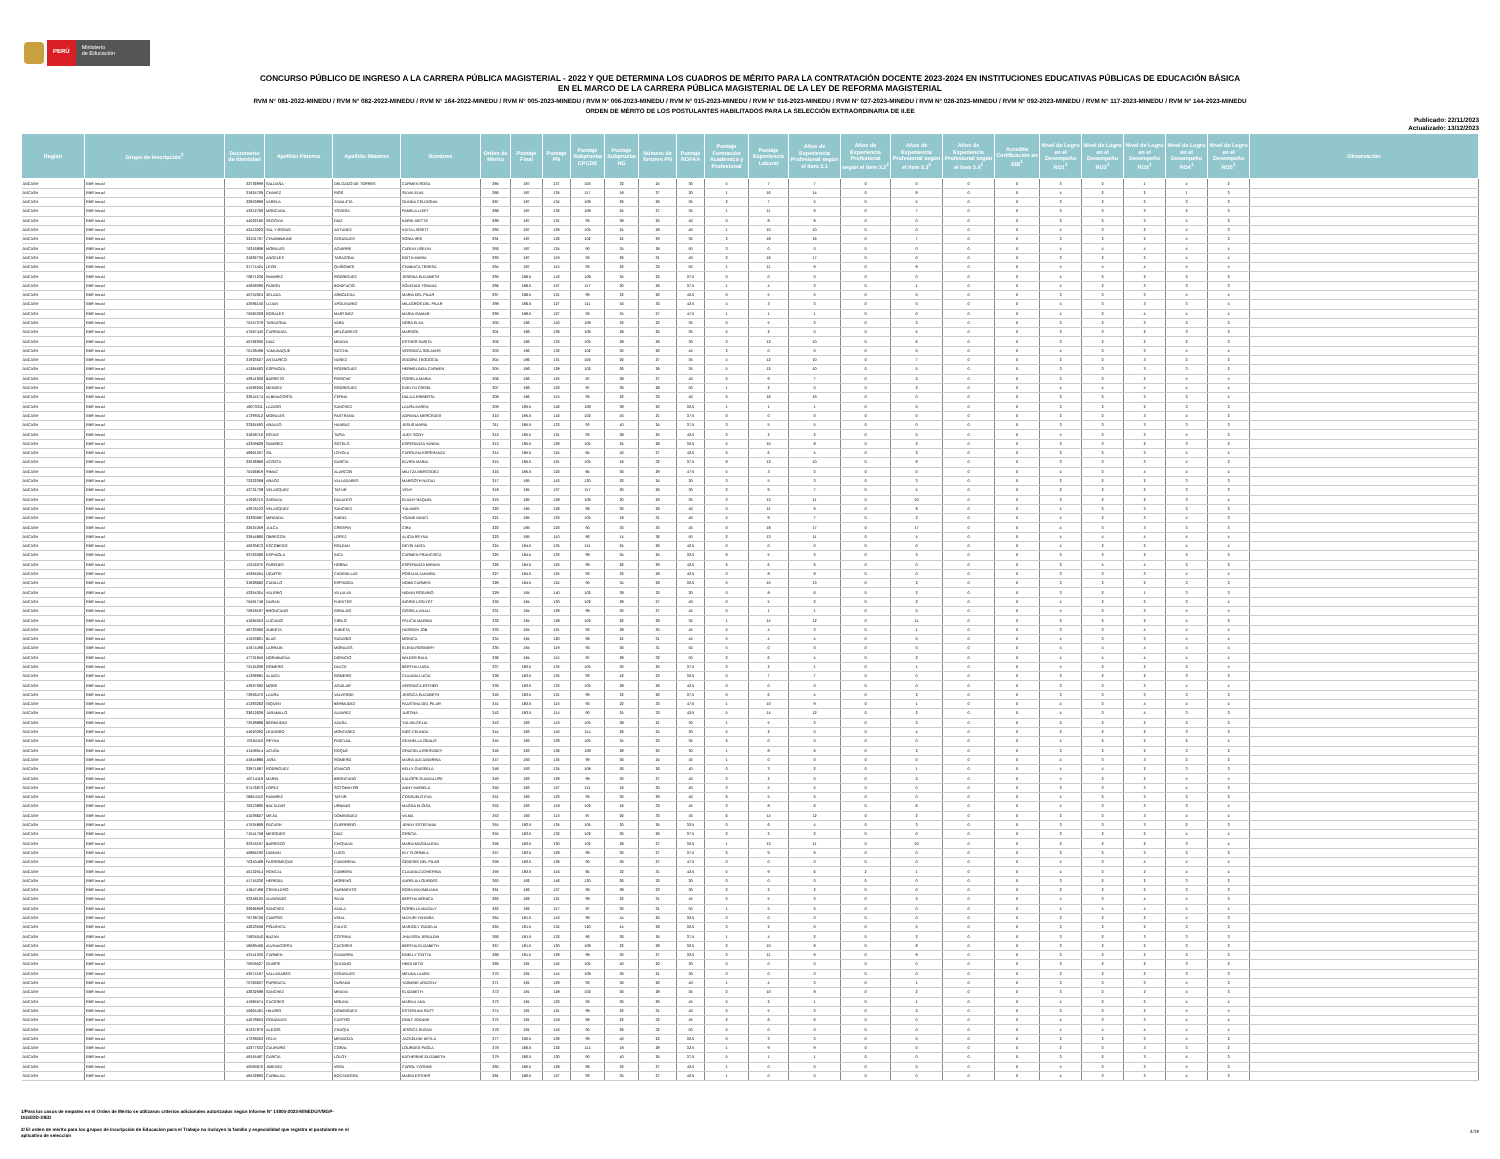PERÚ
Ministerio
de Educación
CONCURSO PÚBLICO DE INGRESO A LA CARRERA PÚBLICA MAGISTERIAL - 2022 Y QUE DETERMINA LOS CUADROS DE MÉRITO PARA LA CONTRATACIÓN DOCENTE 2023-2024 EN INSTITUCIONES EDUCATIVAS PÚBLICAS DE EDUCACIÓN BÁSICA
EN EL MARCO DE LA CARRERA PÚBLICA MAGISTERIAL DE LA LEY DE REFORMA MAGISTERIAL
RVM N° 081-2022-MINEDU / RVM N° 082-2022-MINEDU / RVM N° 164-2022-MINEDU / RVM N° 005-2023-MINEDU / RVM N° 006-2023-MINEDU / RVM N° 015-2023-MINEDU / RVM N° 016-2023-MINEDU / RVM N° 027-2023-MINEDU / RVM N° 028-2023-MINEDU / RVM N° 092-2023-MINEDU / RVM N° 117-2023-MINEDU / RVM N° 144-2023-MINEDU
ORDEN DE MÉRITO DE LOS POSTULANTES HABILITADOS PARA LA SELECCIÓN EXTRAORDINARIA DE II.EE
Publicado: 22/11/2023
Actualizado: 13/12/2023
| Región | Grupo de Inscripción<sup>2</sup> | Documento de Identidad | Apellido Paterno | Apellido Materno | Nombres | Orden de Mérito | Puntaje Final | Puntaje PN | Puntaje Subprueba CPCDE | Puntaje Subprueba HG | Número de Errores PN | Puntaje ROFAA | Puntaje Formación Académica y Profesional | Puntaje Experiencia Laboral | Años de Experiencia Profesional según el ítem 3.1 | Años de Experiencia Profesional según el ítem 3.2<sup>1</sup> | Años de Experiencia Profesional según el ítem 3.3<sup>1</sup> | Años de Experiencia Profesional según el ítem 3.4<sup>1</sup> | Acredita Certificación en EIB<sup>1</sup> | Nivel de Logro en el Desempeño RO1<sup>1</sup> | Nivel de Logro en el Desempeño RO2<sup>1</sup> | Nivel de Logro en el Desempeño RO3<sup>1</sup> | Nivel de Logro en el Desempeño RO4<sup>1</sup> | Nivel de Logro en el Desempeño RO5<sup>1</sup> | Observación |
| --- | --- | --- | --- | --- | --- | --- | --- | --- | --- | --- | --- | --- | --- | --- | --- | --- | --- | --- | --- | --- | --- | --- | --- | --- | --- |
| ÁNCASH | EBR Inicial | 32736999 | SALDAÑA | DELGADO DE TORRES | CARMEN ROSA | 285 | 187 | 137 | 105 | 32 | 24 | 30 | 5 | 7 | 7 | 0 | 0 | 0 | 0 | 3 | 2 | 1 | 4 | 2 | |
| ÁNCASH | EBR Inicial | 31924709 | CHAVEZ | RIOS | SILVIA ELVA | 286 | 187 | 135 | 117 | 18 | 27 | 30 | 1 | 16 | 14 | 0 | 8 | 0 | 0 | 4 | 2 | 2 | 1 | 3 | |
| ÁNCASH | EBR Inicial | 32903898 | VARELA | ZAVALETA | OLINDA CELIDONIA | 287 | 187 | 134 | 108 | 26 | 26 | 35 | 2 | 7 | 5 | 0 | 5 | 0 | 0 | 3 | 2 | 3 | 3 | 3 | |
| ÁNCASH | EBR Inicial | 43212769 | MONCADA | YOVERA | PAMELA LIZET | 288 | 187 | 132 | 108 | 24 | 27 | 35 | 1 | 11 | 9 | 0 | 7 | 0 | 0 | 3 | 3 | 3 | 2 | 3 | |
| ÁNCASH | EBR Inicial | 44022160 | SEGOVIA | DIAZ | KARIN IVETTE | 289 | 187 | 131 | 93 | 38 | 25 | 40 | 0 | 8 | 8 | 0 | 0 | 0 | 0 | 3 | 3 | 3 | 4 | 3 | |
| ÁNCASH | EBR Inicial | 42413023 | SAL Y ROSAS | ANTUNEZ | KATIA LISSETT | 290 | 187 | 129 | 105 | 24 | 28 | 40 | 1 | 10 | 10 | 0 | 0 | 0 | 0 | 4 | 3 | 2 | 4 | 3 | |
| ÁNCASH | EBR Inicial | 32101767 | CHUMBIMUNE | GONZALES | SONIA IRIS | 291 | 187 | 126 | 102 | 24 | 29 | 35 | 2 | 18 | 16 | 0 | 7 | 0 | 0 | 3 | 2 | 2 | 4 | 3 | |
| ÁNCASH | EBR Inicial | 76316808 | MORALES | AGUIRRE | CARLIN USELIN | 292 | 187 | 124 | 90 | 34 | 28 | 50 | 3 | 0 | 0 | 0 | 0 | 0 | 0 | 4 | 4 | 4 | 4 | 4 | |
| ÁNCASH | EBR Inicial | 31682735 | ANGELES | TARAZONA | EDITH MARIA | 293 | 187 | 119 | 93 | 26 | 31 | 40 | 3 | 16 | 17 | 0 | 0 | 0 | 0 | 3 | 2 | 3 | 4 | 4 | |
| ÁNCASH | EBR Inicial | 31774424 | LEON | QUIÑONES | CHABUCA TERESA | 294 | 187 | 115 | 93 | 22 | 33 | 50 | 1 | 11 | 9 | 0 | 8 | 0 | 0 | 4 | 4 | 4 | 4 | 4 | |
| ÁNCASH | EBR Inicial | 70871236 | RAMIREZ | RODRIGUEZ | JESENIA ELIZABETH | 295 | 186.5 | 142 | 108 | 34 | 22 | 37.5 | 0 | 0 | 0 | 0 | 0 | 0 | 0 | 4 | 3 | 2 | 3 | 3 | |
| ÁNCASH | EBR Inicial | 45658399 | PASION | BONIFACIO | SOLEDAD YOVANA | 296 | 186.5 | 137 | 117 | 20 | 26 | 37.5 | 1 | 4 | 3 | 0 | 1 | 0 | 0 | 4 | 2 | 3 | 3 | 3 | |
| ÁNCASH | EBR Inicial | 40754924 | ZELADA | ARBOLEDA | MARIA DEL PILAR | 297 | 186.5 | 131 | 99 | 32 | 26 | 42.5 | 0 | 5 | 5 | 0 | 0 | 0 | 0 | 3 | 3 | 3 | 4 | 4 | |
| ÁNCASH | EBR Inicial | 43596150 | LUJAN | APOLINARIO | MILAGROS DEL PILAR | 298 | 186.5 | 127 | 111 | 16 | 30 | 42.5 | 4 | 3 | 3 | 0 | 0 | 0 | 0 | 4 | 3 | 3 | 3 | 4 | |
| ÁNCASH | EBR Inicial | 70565328 | ROSALES | MARTINEZ | MARIA ISAMAR | 299 | 186.5 | 127 | 93 | 34 | 27 | 47.5 | 1 | 1 | 1 | 0 | 0 | 0 | 0 | 4 | 3 | 4 | 4 | 4 | |
| ÁNCASH | EBR Inicial | 70157278 | TARAZONA | VARA | NORA ELKA | 300 | 186 | 140 | 108 | 32 | 23 | 35 | 0 | 5 | 3 | 0 | 3 | 0 | 0 | 3 | 2 | 3 | 3 | 3 | |
| ÁNCASH | EBR Inicial | 47567443 | CARRANZA | MELGAREJO | MARISOL | 301 | 186 | 136 | 108 | 28 | 25 | 35 | 5 | 2 | 0 | 0 | 5 | 0 | 0 | 3 | 3 | 2 | 3 | 3 | |
| ÁNCASH | EBR Inicial | 40782200 | DIAZ | MINAYA | ESTHER SARITA | 302 | 186 | 133 | 105 | 28 | 26 | 30 | 3 | 12 | 10 | 0 | 6 | 0 | 0 | 3 | 2 | 2 | 2 | 3 | |
| ÁNCASH | EBR Inicial | 70138496 | YAMUNAQUE | SICCHA | VERONICA SOLANHS | 303 | 186 | 132 | 102 | 30 | 26 | 45 | 2 | 0 | 0 | 0 | 0 | 0 | 0 | 4 | 3 | 3 | 4 | 4 | |
| ÁNCASH | EBR Inicial | 31923527 | ANTAURCO | NUÑEZ | ISIDORA TEODOCIA | 304 | 186 | 131 | 105 | 26 | 27 | 35 | 4 | 12 | 10 | 0 | 7 | 0 | 0 | 3 | 2 | 3 | 3 | 3 | |
| ÁNCASH | EBR Inicial | 41284563 | ESPINOZA | RODRIGUEZ | HERMELINDA CARMEN | 305 | 186 | 128 | 102 | 26 | 28 | 35 | 5 | 12 | 10 | 0 | 5 | 0 | 0 | 3 | 3 | 3 | 3 | 2 | |
| ÁNCASH | EBR Inicial | 42941926 | BARRETO | PERICHE | FIORELA MARIA | 306 | 186 | 125 | 87 | 38 | 27 | 40 | 5 | 9 | 7 | 0 | 2 | 0 | 0 | 3 | 3 | 2 | 4 | 4 | |
| ÁNCASH | EBR Inicial | 41596255 | MENDEZ | RODRIGUEZ | EVELYN CRISEL | 307 | 186 | 123 | 87 | 36 | 28 | 50 | 1 | 2 | 0 | 0 | 2 | 0 | 0 | 4 | 4 | 4 | 4 | 4 | |
| ÁNCASH | EBR Inicial | 32644174 | ALBINAGORTA | CERNA | DALILA ERIBERTA | 308 | 186 | 115 | 93 | 22 | 33 | 40 | 5 | 16 | 19 | 0 | 0 | 0 | 0 | 3 | 3 | 3 | 3 | 4 | |
| ÁNCASH | EBR Inicial | 48073311 | LAZARO | SANCHEZ | LAURA KAREN | 309 | 185.5 | 146 | 108 | 38 | 20 | 32.5 | 1 | 1 | 1 | 0 | 0 | 0 | 0 | 3 | 2 | 2 | 3 | 3 | |
| ÁNCASH | EBR Inicial | 47399312 | MORALES | PASTRANA | ADRIANA MERCEDES | 310 | 185.5 | 142 | 102 | 40 | 21 | 37.5 | 0 | 0 | 0 | 0 | 0 | 0 | 0 | 3 | 2 | 3 | 4 | 3 | |
| ÁNCASH | EBR Inicial | 33264592 | ARAUJO | HUARAZ | JESUS MARIA | 311 | 185.5 | 133 | 93 | 40 | 24 | 37.5 | 3 | 5 | 5 | 0 | 0 | 0 | 0 | 3 | 3 | 3 | 3 | 3 | |
| ÁNCASH | EBR Inicial | 31658716 | ROJAS | TAPIA | JUDY SONY | 312 | 185.5 | 131 | 93 | 38 | 25 | 42.5 | 3 | 2 | 2 | 0 | 0 | 0 | 0 | 4 | 3 | 3 | 4 | 3 | |
| ÁNCASH | EBR Inicial | 42359628 | RAMIREZ | SOTELO | ESPERANZA YANINA | 313 | 185.5 | 129 | 105 | 24 | 28 | 32.5 | 5 | 10 | 8 | 0 | 2 | 0 | 0 | 3 | 3 | 2 | 3 | 2 | |
| ÁNCASH | EBR Inicial | 46961257 | GIL | LOYOLA | CAROLINA ESPERANZA | 314 | 185.5 | 124 | 84 | 40 | 27 | 42.5 | 5 | 6 | 4 | 0 | 3 | 0 | 0 | 3 | 3 | 3 | 4 | 4 | |
| ÁNCASH | EBR Inicial | 32536969 | ACOSTA | GARCIA | ELVIRA MARIA | 315 | 185.5 | 121 | 105 | 16 | 32 | 37.5 | 8 | 12 | 10 | 0 | 8 | 0 | 0 | 3 | 3 | 3 | 4 | 2 | |
| ÁNCASH | EBR Inicial | 70166819 | RIMAC | ALARCON | MILITZA MERCEDEZ | 316 | 185.5 | 120 | 84 | 36 | 29 | 47.5 | 5 | 3 | 3 | 0 | 0 | 0 | 0 | 4 | 3 | 4 | 4 | 4 | |
| ÁNCASH | EBR Inicial | 72322268 | ARAOZ | VALLADARES | MARGOTH NATALI | 317 | 185 | 142 | 120 | 22 | 24 | 30 | 3 | 5 | 3 | 0 | 3 | 0 | 0 | 2 | 2 | 2 | 3 | 3 | |
| ÁNCASH | EBR Inicial | 42731728 | VELASQUEZ | TAFUR | YENY | 318 | 185 | 137 | 117 | 20 | 26 | 30 | 3 | 9 | 7 | 0 | 5 | 0 | 0 | 2 | 2 | 2 | 3 | 3 | |
| ÁNCASH | EBR Inicial | 41926715 | SARAVIA | DULANTO | ELIANY RAQUEL | 319 | 185 | 128 | 108 | 20 | 29 | 35 | 3 | 13 | 11 | 0 | 10 | 0 | 0 | 3 | 2 | 2 | 3 | 4 | |
| ÁNCASH | EBR Inicial | 42976123 | VELASQUEZ | SANCHEZ | YULMARI | 320 | 185 | 126 | 96 | 30 | 28 | 40 | 0 | 11 | 9 | 0 | 8 | 0 | 0 | 4 | 3 | 3 | 3 | 3 | |
| ÁNCASH | EBR Inicial | 32390087 | MIRANDA | SAENZ | YOANE NANCI | 321 | 185 | 123 | 105 | 18 | 31 | 40 | 5 | 9 | 7 | 0 | 2 | 0 | 0 | 4 | 2 | 3 | 4 | 3 | |
| ÁNCASH | EBR Inicial | 32534359 | JULCA | CRESPIN | CIRA | 322 | 185 | 120 | 90 | 30 | 30 | 40 | 0 | 18 | 17 | 0 | 17 | 0 | 0 | 4 | 3 | 3 | 3 | 3 | |
| ÁNCASH | EBR Inicial | 32944860 | OBREGON | LOPEZ | ALICIA REYNA | 323 | 185 | 110 | 96 | 14 | 36 | 50 | 2 | 13 | 11 | 0 | 4 | 0 | 0 | 4 | 4 | 4 | 4 | 4 | |
| ÁNCASH | EBR Inicial | 40639672 | ESCOBEDO | ROLDAN | DEYSI ANITA | 324 | 184.5 | 135 | 111 | 24 | 26 | 42.5 | 0 | 0 | 0 | 0 | 0 | 0 | 0 | 4 | 2 | 3 | 4 | 4 | |
| ÁNCASH | EBR Inicial | 32763369 | ESPINOLA | INCA | CARMEN FRANCISCA | 325 | 184.5 | 133 | 99 | 34 | 25 | 32.5 | 6 | 5 | 3 | 0 | 3 | 0 | 0 | 3 | 2 | 2 | 3 | 3 | |
| ÁNCASH | EBR Inicial | 43116275 | PAREDES | HORNA | ESPERANZA MIRIAM | 326 | 184.5 | 125 | 99 | 26 | 29 | 42.5 | 2 | 6 | 6 | 0 | 0 | 0 | 0 | 3 | 4 | 4 | 3 | 3 | |
| ÁNCASH | EBR Inicial | 45284054 | UGARTE | CADENILLAS | ROSALIA JAHAIRA | 327 | 184.5 | 125 | 93 | 32 | 28 | 42.5 | 0 | 8 | 8 | 0 | 0 | 0 | 0 | 3 | 3 | 3 | 4 | 4 | |
| ÁNCASH | EBR Inicial | 31828662 | CADILLO | ESPINOZA | NOIMI CARMEN | 328 | 184.5 | 124 | 90 | 34 | 28 | 32.5 | 5 | 15 | 13 | 0 | 2 | 0 | 0 | 3 | 2 | 2 | 3 | 3 | |
| ÁNCASH | EBR Inicial | 43254304 | VALERIO | VILLALVA | NIDIAN ROSARIO | 329 | 184 | 140 | 102 | 38 | 22 | 30 | 0 | 8 | 6 | 0 | 2 | 0 | 0 | 3 | 2 | 1 | 3 | 3 | |
| ÁNCASH | EBR Inicial | 70491748 | DURAN | FUENTES | INGRID LESLYET | 330 | 184 | 130 | 102 | 28 | 27 | 40 | 0 | 5 | 3 | 0 | 2 | 0 | 0 | 4 | 2 | 3 | 3 | 4 | |
| ÁNCASH | EBR Inicial | 70918187 | BRONCANO | GIRALDO | GISSELA ANALI | 331 | 184 | 129 | 99 | 30 | 27 | 45 | 0 | 1 | 1 | 0 | 0 | 0 | 0 | 4 | 3 | 3 | 4 | 4 | |
| ÁNCASH | EBR Inicial | 41084053 | LUCIANO | CIRILO | FELICIA MARINA | 332 | 184 | 128 | 102 | 26 | 28 | 35 | 1 | 14 | 12 | 0 | 11 | 0 | 0 | 3 | 2 | 2 | 4 | 3 | |
| ÁNCASH | EBR Inicial | 46723560 | ZUBIETA | ZUBIETA | HUSSEIN JOB | 333 | 184 | 121 | 93 | 28 | 30 | 45 | 5 | 4 | 3 | 0 | 1 | 0 | 0 | 3 | 3 | 4 | 4 | 4 | |
| ÁNCASH | EBR Inicial | 41553821 | BLAS | SUDARIO | MONICA | 334 | 184 | 120 | 96 | 24 | 31 | 45 | 5 | 4 | 4 | 0 | 0 | 0 | 0 | 4 | 3 | 3 | 4 | 4 | |
| ÁNCASH | EBR Inicial | 41674496 | LARRAIN | MORALES | ELENA ROSMERY | 335 | 184 | 119 | 93 | 26 | 31 | 50 | 5 | 0 | 0 | 0 | 0 | 0 | 0 | 4 | 4 | 4 | 4 | 4 | |
| ÁNCASH | EBR Inicial | 47731845 | NORABUENA | DIONICIO | WILDER RAUL | 336 | 184 | 115 | 87 | 28 | 32 | 50 | 3 | 6 | 4 | 0 | 2 | 0 | 0 | 4 | 4 | 4 | 4 | 4 | |
| ÁNCASH | EBR Inicial | 72124209 | ROMERO | DULCE | BERTHA LUISA | 337 | 183.5 | 135 | 105 | 30 | 25 | 37.5 | 3 | 2 | 1 | 0 | 1 | 0 | 0 | 4 | 2 | 2 | 3 | 4 | |
| ÁNCASH | EBR Inicial | 41296981 | ALIAGA | ROMERO | CLAUDIA LUCIA | 338 | 183.5 | 135 | 93 | 42 | 23 | 32.5 | 0 | 7 | 7 | 0 | 0 | 0 | 0 | 3 | 2 | 2 | 3 | 3 | |
| ÁNCASH | EBR Inicial | 43927092 | MORE | AGUILAR | VERONICA ESTHER | 339 | 183.5 | 133 | 105 | 28 | 26 | 42.5 | 0 | 0 | 0 | 0 | 0 | 0 | 0 | 3 | 3 | 3 | 4 | 4 | |
| ÁNCASH | EBR Inicial | 72956470 | LAURA | VALVERDE | JESSICA ELIZABETH | 340 | 183.5 | 131 | 99 | 32 | 26 | 37.5 | 0 | 6 | 4 | 0 | 2 | 0 | 0 | 3 | 3 | 3 | 3 | 3 | |
| ÁNCASH | EBR Inicial | 41383262 | ÑIQUEN | BERMUDEZ | FAUSTINA DEL PILAR | 341 | 183.5 | 115 | 93 | 22 | 33 | 47.5 | 1 | 10 | 9 | 0 | 1 | 0 | 0 | 4 | 3 | 4 | 4 | 4 | |
| ÁNCASH | EBR Inicial | 32612628 | JARAMILLO | ALVAREZ | JUSTINA | 342 | 183.5 | 114 | 90 | 24 | 33 | 42.5 | 5 | 14 | 12 | 0 | 2 | 0 | 0 | 4 | 3 | 4 | 3 | 3 | |
| ÁNCASH | EBR Inicial | 73528886 | BERMUDEZ | AZAÑA | YULISA CELIA | 343 | 183 | 143 | 105 | 38 | 21 | 30 | 1 | 5 | 3 | 0 | 3 | 0 | 0 | 2 | 2 | 2 | 3 | 3 | |
| ÁNCASH | EBR Inicial | 44620392 | LEANDRO | MONTAÑEZ | INES CELINDA | 344 | 183 | 140 | 114 | 26 | 24 | 30 | 5 | 2 | 0 | 0 | 4 | 0 | 0 | 2 | 2 | 2 | 3 | 3 | |
| ÁNCASH | EBR Inicial | 70164110 | REYNA | PASCUAL | GEANELLA ODALIS | 345 | 183 | 139 | 105 | 34 | 23 | 35 | 2 | 0 | 0 | 0 | 0 | 0 | 0 | 4 | 2 | 2 | 2 | 4 | |
| ÁNCASH | EBR Inicial | 41458514 | ACUÑA | ROQUE | GRACIELA ERISVIDEY | 346 | 183 | 136 | 108 | 28 | 25 | 30 | 1 | 8 | 6 | 0 | 2 | 0 | 0 | 3 | 2 | 2 | 3 | 2 | |
| ÁNCASH | EBR Inicial | 41844886 | JARA | ROMERO | MARIA ALEJANDRINA | 347 | 183 | 135 | 99 | 36 | 24 | 40 | 1 | 0 | 0 | 0 | 0 | 0 | 0 | 4 | 3 | 3 | 3 | 3 | |
| ÁNCASH | EBR Inicial | 32971687 | RODRIGUEZ | IGNACIO | KELLY GUISSELA | 348 | 183 | 134 | 108 | 26 | 26 | 40 | 0 | 3 | 2 | 0 | 1 | 0 | 0 | 4 | 4 | 2 | 3 | 3 | |
| ÁNCASH | EBR Inicial | 40714119 | MARIN | BRONCANO | KALIOPE GUADALUPE | 349 | 183 | 129 | 99 | 30 | 27 | 40 | 3 | 2 | 0 | 0 | 2 | 0 | 0 | 4 | 2 | 2 | 4 | 4 | |
| ÁNCASH | EBR Inicial | 07476873 | LOPEZ | SOTOMAYOR | ANNY MARIELA | 350 | 183 | 127 | 111 | 16 | 30 | 40 | 3 | 5 | 5 | 0 | 0 | 0 | 0 | 3 | 3 | 3 | 4 | 3 | |
| ÁNCASH | EBR Inicial | 06814112 | RAMIREZ | TAFUR | CONSUELO EVA | 351 | 183 | 123 | 93 | 30 | 29 | 40 | 6 | 5 | 5 | 0 | 0 | 0 | 0 | 4 | 3 | 3 | 3 | 3 | |
| ÁNCASH | EBR Inicial | 32113893 | BALTAZAR | URBANO | MAGDA ELOISA | 352 | 183 | 118 | 102 | 16 | 33 | 45 | 3 | 8 | 6 | 0 | 6 | 0 | 0 | 4 | 3 | 3 | 3 | 4 | |
| ÁNCASH | EBR Inicial | 41038627 | MEJIA | DOMINGUEZ | VILMA | 353 | 183 | 113 | 87 | 26 | 33 | 40 | 6 | 14 | 12 | 0 | 2 | 0 | 0 | 3 | 3 | 3 | 4 | 4 | |
| ÁNCASH | EBR Inicial | 47534869 | PACUSH | GUERRERO | JENNY ESTEFANIA | 354 | 182.5 | 135 | 105 | 30 | 25 | 32.5 | 0 | 6 | 4 | 0 | 3 | 0 | 0 | 3 | 3 | 3 | 2 | 3 | |
| ÁNCASH | EBR Inicial | 71041758 | MESONES | DIAZ | GRECIA | 355 | 182.5 | 132 | 102 | 30 | 26 | 37.5 | 3 | 3 | 3 | 0 | 0 | 0 | 0 | 3 | 2 | 2 | 4 | 4 | |
| ÁNCASH | EBR Inicial | 33343197 | BARROZO | CHIQUIAN | MARIA MAGDALENA | 356 | 182.5 | 130 | 102 | 28 | 27 | 32.5 | 1 | 13 | 11 | 0 | 10 | 0 | 0 | 2 | 2 | 2 | 3 | 4 | |
| ÁNCASH | EBR Inicial | 40884193 | DAMIAN | LUGO | ELY FLORMILA | 357 | 182.5 | 129 | 99 | 30 | 27 | 37.5 | 3 | 9 | 9 | 0 | 0 | 0 | 0 | 3 | 3 | 3 | 3 | 3 | |
| ÁNCASH | EBR Inicial | 70240468 | FARROMEQUE | CAMARENA | GÉNESIS DEL PILAR | 358 | 182.5 | 126 | 90 | 36 | 27 | 47.5 | 0 | 0 | 0 | 0 | 0 | 0 | 0 | 4 | 3 | 4 | 4 | 4 | |
| ÁNCASH | EBR Inicial | 40132514 | RONCAL | CABRERA | CLAUDIA CATHERINA | 359 | 182.5 | 116 | 84 | 32 | 31 | 42.5 | 5 | 9 | 6 | 2 | 1 | 0 | 0 | 4 | 3 | 2 | 4 | 4 | |
| ÁNCASH | EBR Inicial | 41745230 | HEREDIA | MORENO | AURELIA LOURDES | 360 | 182 | 146 | 120 | 26 | 22 | 30 | 0 | 0 | 0 | 0 | 0 | 0 | 0 | 3 | 2 | 2 | 3 | 2 | |
| ÁNCASH | EBR Inicial | 41847496 | CRIVILLERO | SARMIENTO | ROSA MAXIMILIANA | 361 | 182 | 137 | 99 | 38 | 23 | 30 | 3 | 2 | 2 | 0 | 0 | 0 | 0 | 2 | 2 | 2 | 3 | 3 | |
| ÁNCASH | EBR Inicial | 33348125 | ALVARADO | SILVA | BERTHA MONICA | 362 | 182 | 121 | 99 | 22 | 31 | 45 | 5 | 5 | 3 | 0 | 2 | 0 | 0 | 4 | 3 | 4 | 4 | 3 | |
| ÁNCASH | EBR Inicial | 32966959 | SANCHEZ | AYALA | FIORELLA MAGALY | 363 | 182 | 117 | 87 | 30 | 31 | 50 | 1 | 5 | 5 | 0 | 0 | 0 | 0 | 4 | 4 | 4 | 4 | 4 | |
| ÁNCASH | EBR Inicial | 76738726 | CAMPOS | VIDAL | MAYURI YAHAIRA | 364 | 181.5 | 143 | 99 | 44 | 20 | 32.5 | 0 | 0 | 0 | 0 | 0 | 0 | 0 | 2 | 2 | 2 | 4 | 3 | |
| ÁNCASH | EBR Inicial | 42623556 | PIÑASHCA | CALVO | MARJOLY GUDELIA | 365 | 181.5 | 134 | 120 | 14 | 28 | 32.5 | 3 | 2 | 0 | 0 | 5 | 0 | 0 | 3 | 2 | 2 | 3 | 3 | |
| ÁNCASH | EBR Inicial | 75834042 | BAZAN | COTRINA | JHULISSA JERALDIN | 366 | 181.5 | 132 | 96 | 36 | 25 | 37.5 | 1 | 4 | 2 | 0 | 2 | 0 | 0 | 3 | 2 | 3 | 3 | 3 | |
| ÁNCASH | EBR Inicial | 18069406 | ALVINAGORTA | CACERES | BERTHA ELIZABETH | 367 | 181.5 | 130 | 108 | 22 | 28 | 32.5 | 3 | 10 | 8 | 0 | 8 | 0 | 0 | 3 | 2 | 2 | 3 | 3 | |
| ÁNCASH | EBR Inicial | 43141330 | CARMEN | GAMARRA | EMELLY CINTYA | 368 | 181.5 | 129 | 99 | 30 | 27 | 32.5 | 3 | 11 | 9 | 0 | 8 | 0 | 0 | 3 | 2 | 2 | 3 | 3 | |
| ÁNCASH | EBR Inicial | 70559527 | QUISPE | QUIJANO | HEIDI MITZI | 369 | 181 | 145 | 105 | 40 | 20 | 30 | 0 | 0 | 0 | 0 | 0 | 0 | 0 | 3 | 2 | 2 | 3 | 2 | |
| ÁNCASH | EBR Inicial | 43574167 | VALLADARES | GONZALES | MELINA LAURA | 370 | 181 | 144 | 108 | 36 | 21 | 30 | 0 | 0 | 0 | 0 | 0 | 0 | 0 | 2 | 2 | 2 | 3 | 3 | |
| ÁNCASH | EBR Inicial | 70765637 | PURISACA | DURAND | YASMINE ARACELY | 371 | 181 | 129 | 93 | 36 | 26 | 40 | 1 | 4 | 3 | 0 | 1 | 0 | 0 | 3 | 3 | 3 | 4 | 3 | |
| ÁNCASH | EBR Inicial | 42632588 | SANCHEZ | MINAYA | ELIZABETH | 372 | 181 | 128 | 102 | 26 | 28 | 35 | 2 | 10 | 8 | 0 | 2 | 0 | 0 | 3 | 2 | 2 | 4 | 3 | |
| ÁNCASH | EBR Inicial | 41985574 | CACERES | MOLINA | MARILU ANA | 373 | 181 | 123 | 93 | 30 | 29 | 45 | 5 | 2 | 1 | 0 | 1 | 0 | 0 | 4 | 3 | 3 | 4 | 4 | |
| ÁNCASH | EBR Inicial | 10664461 | HILARIO | DOMINGUEZ | ESTERLINA RUTT | 374 | 181 | 121 | 99 | 22 | 31 | 40 | 5 | 5 | 3 | 0 | 2 | 0 | 0 | 3 | 3 | 2 | 4 | 4 | |
| ÁNCASH | EBR Inicial | 44078653 | GONZALES | CASTRO | EMILY JOANNE | 375 | 181 | 118 | 96 | 22 | 32 | 45 | 2 | 6 | 6 | 0 | 0 | 0 | 0 | 4 | 3 | 3 | 4 | 4 | |
| ÁNCASH | EBR Inicial | 61337870 | ALEJOS | CHUQUI | JESSICA SUSAN | 376 | 181 | 116 | 90 | 26 | 32 | 50 | 5 | 0 | 0 | 0 | 0 | 0 | 0 | 4 | 4 | 4 | 4 | 4 | |
| ÁNCASH | EBR Inicial | 47338552 | FELIX | MENDOZA | JACKELINE KEYLA | 377 | 180.5 | 139 | 99 | 40 | 22 | 32.5 | 0 | 3 | 3 | 0 | 0 | 0 | 0 | 2 | 2 | 3 | 4 | 2 | |
| ÁNCASH | EBR Inicial | 42277532 | CAURURO | CORAL | LOURDES PAOLA | 378 | 180.5 | 132 | 114 | 18 | 28 | 32.5 | 1 | 9 | 9 | 0 | 0 | 0 | 0 | 2 | 3 | 3 | 3 | 2 | |
| ÁNCASH | EBR Inicial | 46155467 | GARCIA | LOLOY | KATHERINE ELIZABETH | 379 | 180.5 | 130 | 90 | 40 | 25 | 37.5 | 5 | 1 | 1 | 0 | 0 | 0 | 0 | 3 | 2 | 3 | 4 | 3 | |
| ÁNCASH | EBR Inicial | 40595670 | JIMENEZ | VERA | CAROL YVONNE | 380 | 180.5 | 128 | 96 | 32 | 27 | 42.5 | 1 | 0 | 0 | 0 | 0 | 0 | 0 | 4 | 3 | 3 | 4 | 3 | |
| ÁNCASH | EBR Inicial | 48432893 | CARBAJAL | BOCANEGRA | MARIA ESTHER | 381 | 180.5 | 127 | 93 | 34 | 27 | 42.5 | 1 | 0 | 0 | 0 | 0 | 0 | 0 | 4 | 3 | 3 | 4 | 3 | |
1/Para los casos de empates en el Orden de Mérito se utilizaron criterios adicionales autorizados según Informe N° 14800-2023-MINEDU/VMGP-DIGEDD-DIED
2/ El orden de mérito para los grupos de inscripción de Educación para el Trabajo no incluyen la familia y especialidad que registra el postulante en el aplicativo de selección
4/19